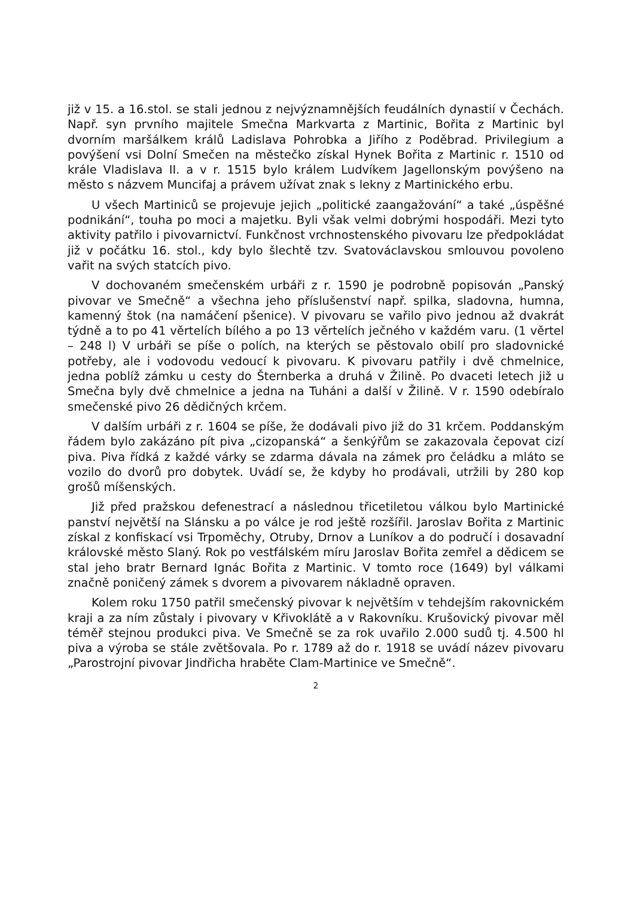již v 15. a 16.stol. se stali jednou z nejvýznamnějších feudálních dynastií v Čechách. Např. syn prvního majitele Smečna Markvarta z Martinic, Bořita z Martinic byl dvorním maršálkem králů Ladislava Pohrobka a Jiřího z Poděbrad. Privilegium a povýšení vsi Dolní Smečen na městečko získal Hynek Bořita z Martinic r. 1510 od krále Vladislava II. a v r. 1515 bylo králem Ludvíkem Jagellonským povýšeno na město s názvem Muncifaj a právem užívat znak s lekny z Martinického erbu.
U všech Martiniců se projevuje jejich „politické zaangažování“ a také „úspěšné podnikání“, touha po moci a majetku. Byli však velmi dobrými hospodáři. Mezi tyto aktivity patřilo i pivovarnictví. Funkčnost vrchnostenského pivovaru lze předpokládat již v počátku 16. stol., kdy bylo šlechtě tzv. Svatováclavskou smlouvou povoleno vařit na svých statcích pivo.
V dochovaném smečenském urbáři z r. 1590 je podrobně popisován „Panský pivovar ve Smečně“ a všechna jeho příslušenství např. spilka, sladovna, humna, kamenný štok (na namáčení pšenice). V pivovaru se vařilo pivo jednou až dvakrát týdně a to po 41 věrtelích bílého a po 13 věrtelích ječného v každém varu. (1 věrtel – 248 l) V urbáři se píše o polích, na kterých se pěstovalo obilí pro sladovnické potřeby, ale i vodovodu vedoucí k pivovaru. K pivovaru patřily i dvě chmelnice, jedna poblíž zámku u cesty do Šternberka a druhá v Žilině. Po dvaceti letech již u Smečna byly dvě chmelnice a jedna na Tuháni a další v Žilině. V r. 1590 odebíralo smečenské pivo 26 dědičných krčem.
V dalším urbáři z r. 1604 se píše, že dodávali pivo již do 31 krčem. Poddanským řádem bylo zakázáno pít piva „cizopanská“ a šenkýřům se zakazovala čepovat cizí piva. Piva řídká z každé várky se zdarma dávala na zámek pro čeládku a mláto se vozilo do dvorů pro dobytek. Uvádí se, že kdyby ho prodávali, utržili by 280 kop grošů míšenských.
Již před pražskou defenestrací a následnou třicetiletou válkou bylo Martinické panství největší na Slánsku a po válce je rod ještě rozšířil. Jaroslav Bořita z Martinic získal z konfiskací vsi Trpoměchy, Otruby, Drnov a Luníkov a do područí i dosavadní královské město Slaný. Rok po vestfálském míru Jaroslav Bořita zemřel a dědicem se stal jeho bratr Bernard Ignác Bořita z Martinic. V tomto roce (1649) byl válkami značně poničený zámek s dvorem a pivovarem nákladně opraven.
Kolem roku 1750 patřil smečenský pivovar k největším v tehdejším rakovnickém kraji a za ním zůstaly i pivovary v Křivoklátě a v Rakovníku. Krušovický pivovar měl téměř stejnou produkci piva. Ve Smečně se za rok uvařilo 2.000 sudů tj. 4.500 hl piva a výroba se stále zvětšovala. Po r. 1789 až do r. 1918 se uvádí název pivovaru „Parostrojní pivovar Jindřicha hraběte Clam-Martinice ve Smečně“.
2